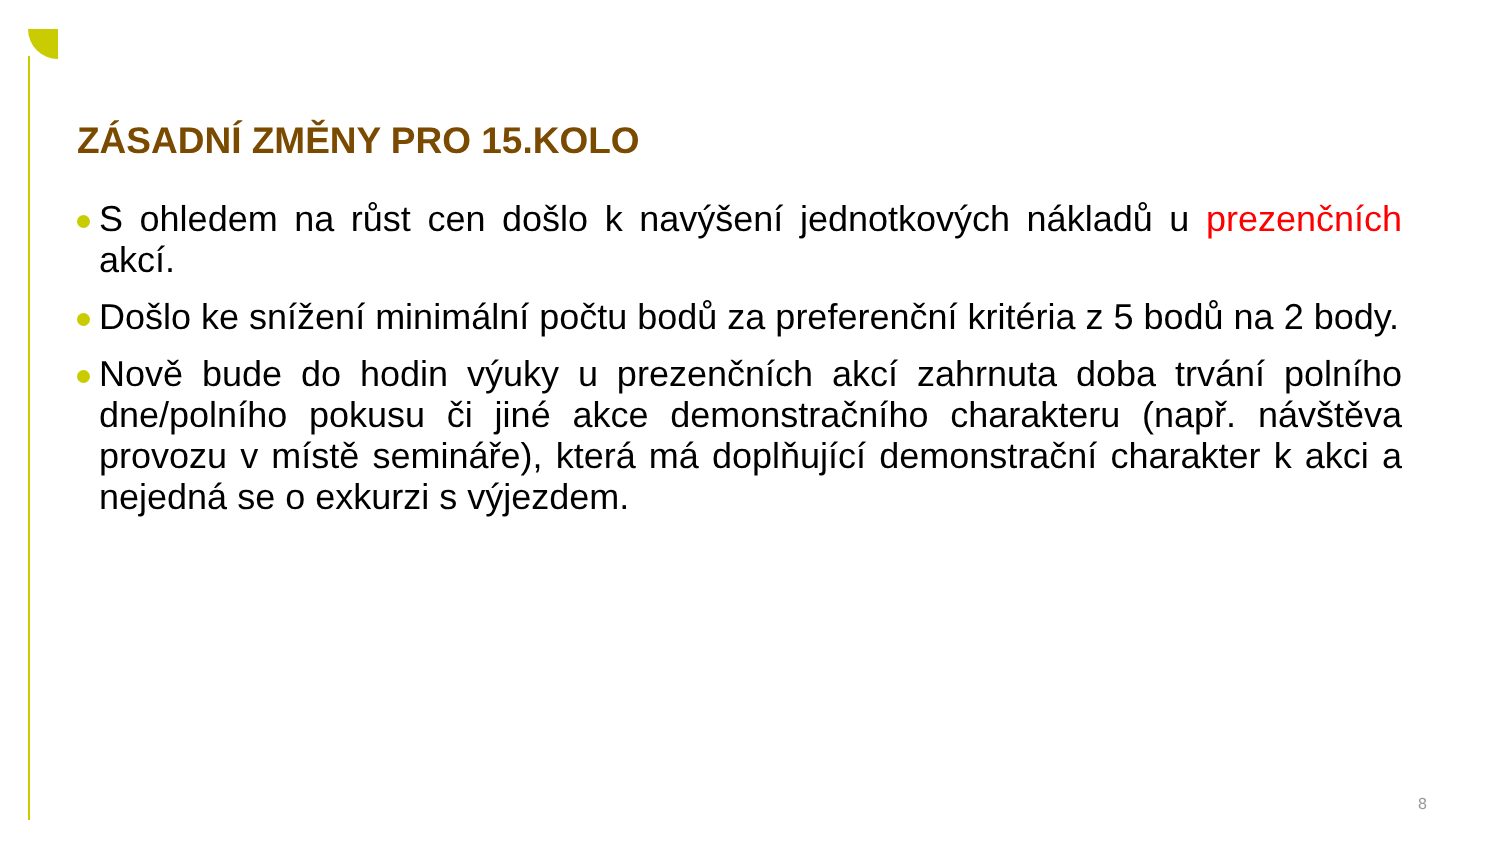ZÁSADNÍ ZMĚNY PRO 15.KOLO
S ohledem na růst cen došlo k navýšení jednotkových nákladů u prezenčních akcí.
Došlo ke snížení minimální počtu bodů za preferenční kritéria z 5 bodů na 2 body.
Nově bude do hodin výuky u prezenčních akcí zahrnuta doba trvání polního dne/polního pokusu či jiné akce demonstračního charakteru (např. návštěva provozu v místě semináře), která má doplňující demonstrační charakter k akci a nejedná se o exkurzi s výjezdem.
8